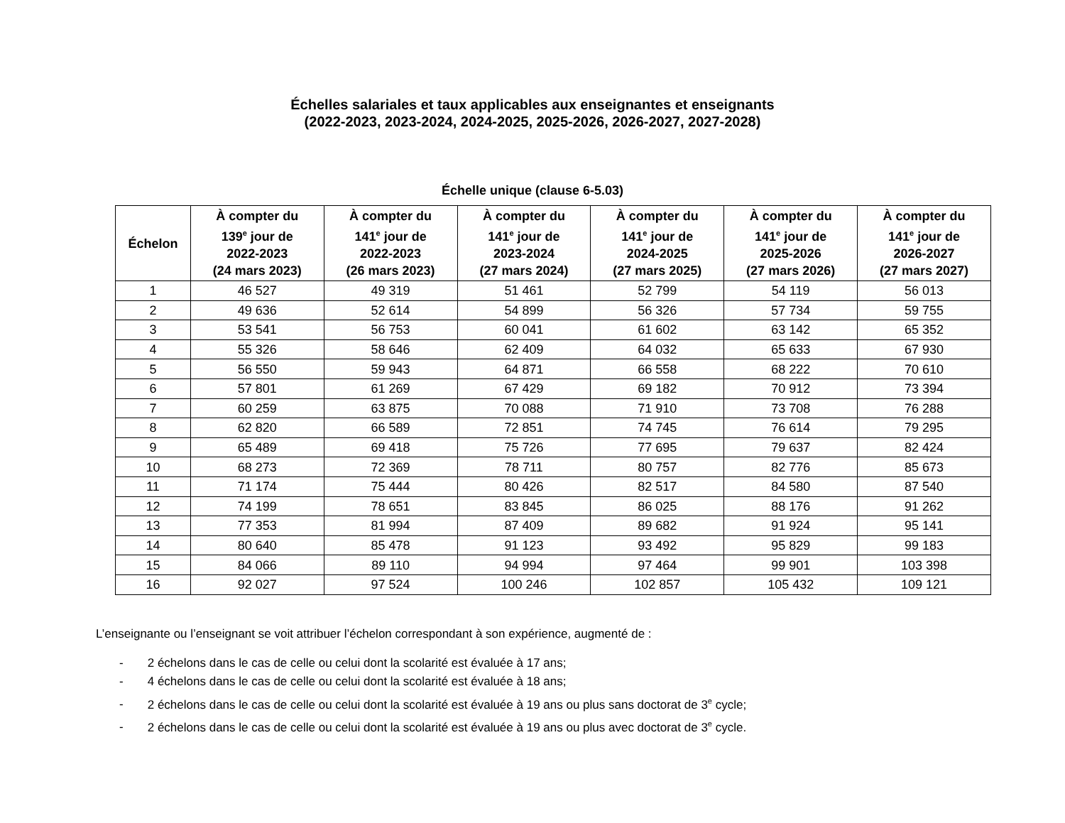Échelles salariales et taux applicables aux enseignantes et enseignants
(2022-2023, 2023-2024, 2024-2025, 2025-2026, 2026-2027, 2027-2028)
Échelle unique (clause 6-5.03)
| Échelon | À compter du 139<sup>e</sup> jour de 2022-2023 (24 mars 2023) | À compter du 141<sup>e</sup> jour de 2022-2023 (26 mars 2023) | À compter du 141<sup>e</sup> jour de 2023-2024 (27 mars 2024) | À compter du 141<sup>e</sup> jour de 2024-2025 (27 mars 2025) | À compter du 141<sup>e</sup> jour de 2025-2026 (27 mars 2026) | À compter du 141<sup>e</sup> jour de 2026-2027 (27 mars 2027) |
| --- | --- | --- | --- | --- | --- | --- |
| 1 | 46 527 | 49 319 | 51 461 | 52 799 | 54 119 | 56 013 |
| 2 | 49 636 | 52 614 | 54 899 | 56 326 | 57 734 | 59 755 |
| 3 | 53 541 | 56 753 | 60 041 | 61 602 | 63 142 | 65 352 |
| 4 | 55 326 | 58 646 | 62 409 | 64 032 | 65 633 | 67 930 |
| 5 | 56 550 | 59 943 | 64 871 | 66 558 | 68 222 | 70 610 |
| 6 | 57 801 | 61 269 | 67 429 | 69 182 | 70 912 | 73 394 |
| 7 | 60 259 | 63 875 | 70 088 | 71 910 | 73 708 | 76 288 |
| 8 | 62 820 | 66 589 | 72 851 | 74 745 | 76 614 | 79 295 |
| 9 | 65 489 | 69 418 | 75 726 | 77 695 | 79 637 | 82 424 |
| 10 | 68 273 | 72 369 | 78 711 | 80 757 | 82 776 | 85 673 |
| 11 | 71 174 | 75 444 | 80 426 | 82 517 | 84 580 | 87 540 |
| 12 | 74 199 | 78 651 | 83 845 | 86 025 | 88 176 | 91 262 |
| 13 | 77 353 | 81 994 | 87 409 | 89 682 | 91 924 | 95 141 |
| 14 | 80 640 | 85 478 | 91 123 | 93 492 | 95 829 | 99 183 |
| 15 | 84 066 | 89 110 | 94 994 | 97 464 | 99 901 | 103 398 |
| 16 | 92 027 | 97 524 | 100 246 | 102 857 | 105 432 | 109 121 |
L’enseignante ou l’enseignant se voit attribuer l’échelon correspondant à son expérience, augmenté de :
- 2 échelons dans le cas de celle ou celui dont la scolarité est évaluée à 17 ans;
- 4 échelons dans le cas de celle ou celui dont la scolarité est évaluée à 18 ans;
- 2 échelons dans le cas de celle ou celui dont la scolarité est évaluée à 19 ans ou plus sans doctorat de 3<sup>e</sup> cycle;
- 2 échelons dans le cas de celle ou celui dont la scolarité est évaluée à 19 ans ou plus avec doctorat de 3<sup>e</sup> cycle.